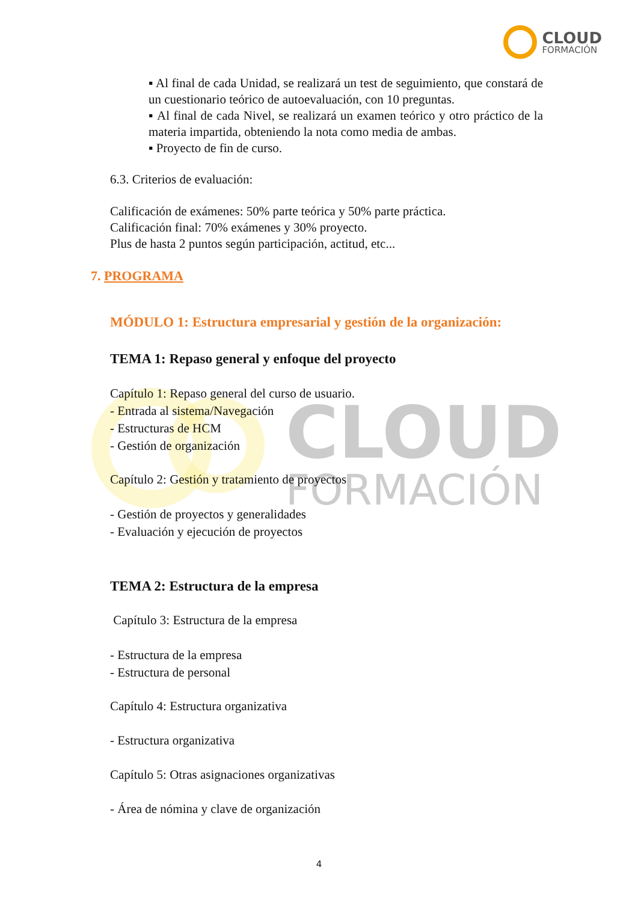CLOUD
FORMACIÓN
CLOUD FORMACIÓN
▪ Al final de cada Unidad, se realizará un test de seguimiento, que constará de un cuestionario teórico de autoevaluación, con 10 preguntas.
▪ Al final de cada Nivel, se realizará un examen teórico y otro práctico de la materia impartida, obteniendo la nota como media de ambas.
▪ Proyecto de fin de curso.
6.3. Criterios de evaluación:
Calificación de exámenes: 50% parte teórica y 50% parte práctica.
Calificación final: 70% exámenes y 30% proyecto.
Plus de hasta 2 puntos según participación, actitud, etc...
7. PROGRAMA
MÓDULO 1: Estructura empresarial y gestión de la organización:
TEMA 1: Repaso general y enfoque del proyecto
Capítulo 1: Repaso general del curso de usuario.
- Entrada al sistema/Navegación
- Estructuras de HCM
- Gestión de organización
Capítulo 2: Gestión y tratamiento de proyectos
- Gestión de proyectos y generalidades
- Evaluación y ejecución de proyectos
TEMA 2: Estructura de la empresa
Capítulo 3: Estructura de la empresa
- Estructura de la empresa
- Estructura de personal
Capítulo 4: Estructura organizativa
- Estructura organizativa
Capítulo 5: Otras asignaciones organizativas
- Área de nómina y clave de organización
4